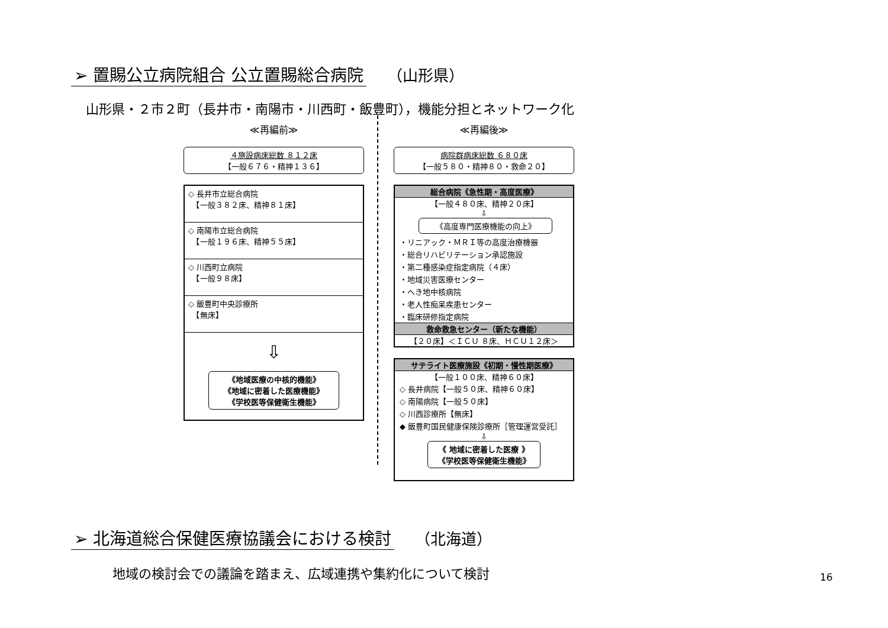➢ 置賜公立病院組合 公立置賜総合病院 （山形県）
山形県・２市２町（長井市・南陽市・川西町・飯豊町），機能分担とネットワーク化
≪再編前≫
４施設病床総数 ８１２床
【一般６７６・精神１３６】
◇ 長井市立総合病院
　【一般３８２床、精神８１床】
◇ 南陽市立総合病院
　【一般１９６床、精神５５床】
◇ 川西町立病院
　【一般９８床】
◇ 飯豊町中央診療所
　【無床】
⇩
《地域医療の中核的機能》
《地域に密着した医療機能》
《学校医等保健衛生機能》
≪再編後≫
病院群病床総数 ６８０床
【一般５８０・精神８０・救命２０】
総合病院《急性期・高度医療》
【一般４８０床、精神２０床】
⇩
《高度専門医療機能の向上》
・リニアック・ＭＲＩ等の高度治療機器
・総合リハビリテーション承認施設
・第二種感染症指定病院（４床）
・地域災害医療センター
・へき地中核病院
・老人性痴呆疾患センター
・臨床研修指定病院
救命救急センター（新たな機能）
【２０床】＜ＩＣＵ ８床、ＨＣＵ１２床＞
サテライト医療施設《初期・慢性期医療》
【一般１００床、精神６０床】
◇ 長井病院【一般５０床、精神６０床】
◇ 南陽病院【一般５０床】
◇ 川西診療所【無床】
◆ 飯豊町国民健康保険診療所［管理運営受託］
⇩
《 地域に密着した医療 》
《学校医等保健衛生機能》
➢ 北海道総合保健医療協議会における検討 （北海道）
地域の検討会での議論を踏まえ、広域連携や集約化について検討
16